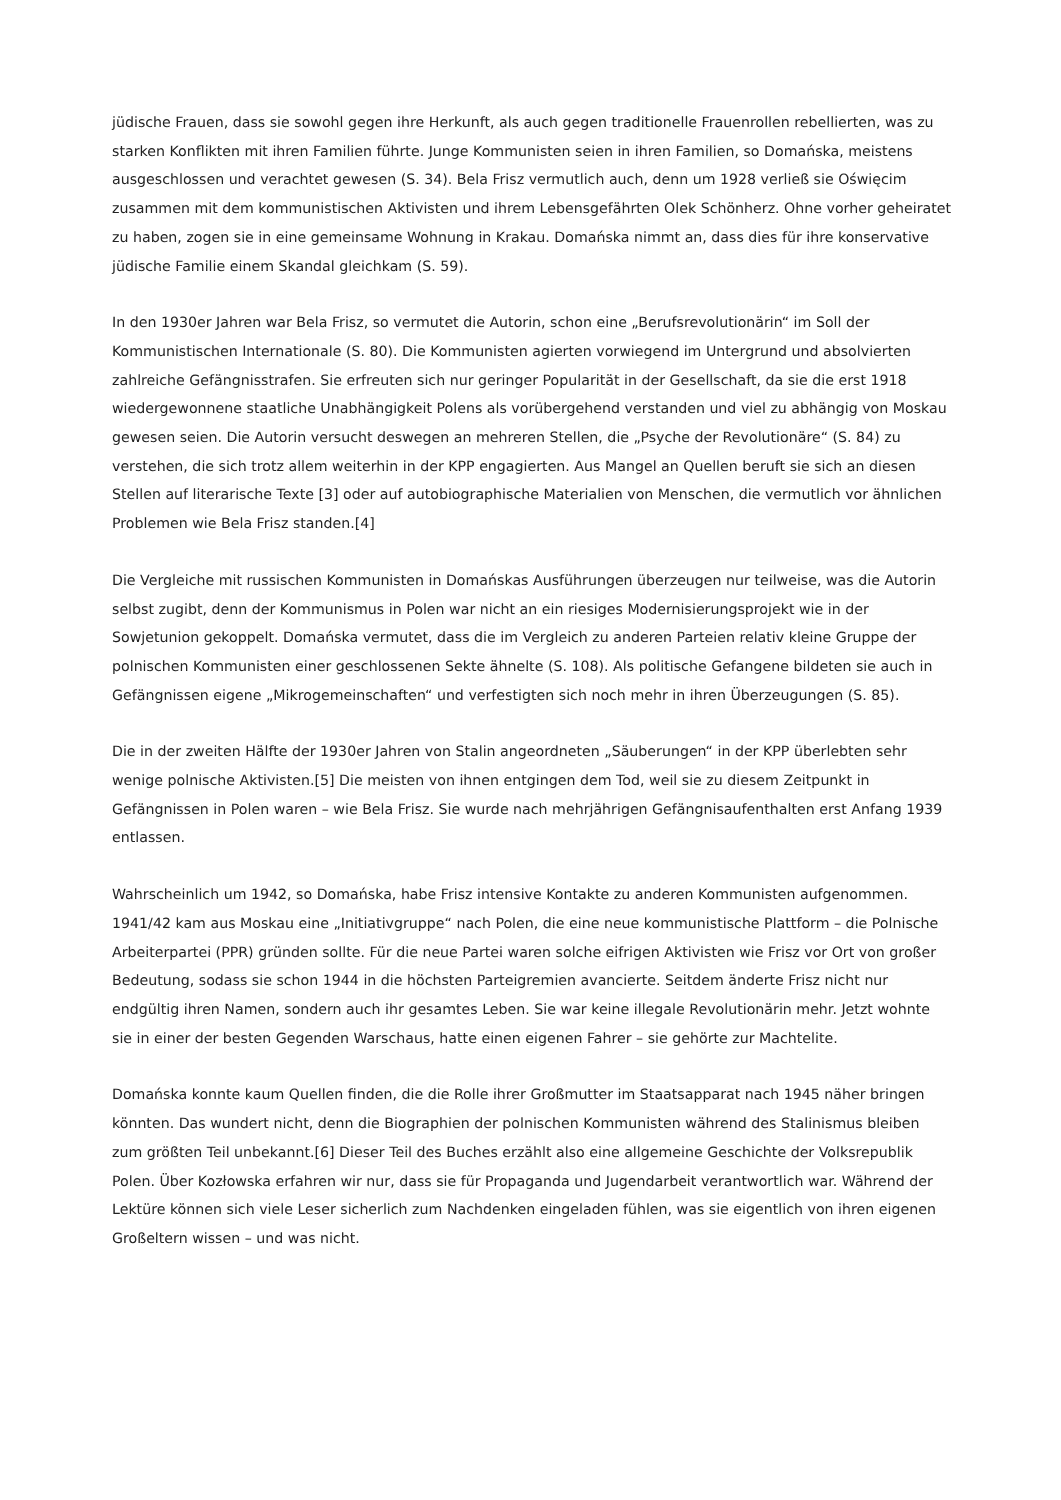jüdische Frauen, dass sie sowohl gegen ihre Herkunft, als auch gegen traditionelle Frauenrollen rebellierten, was zu starken Konflikten mit ihren Familien führte. Junge Kommunisten seien in ihren Familien, so Domańska, meistens ausgeschlossen und verachtet gewesen (S. 34). Bela Frisz vermutlich auch, denn um 1928 verließ sie Oświęcim zusammen mit dem kommunistischen Aktivisten und ihrem Lebensgefährten Olek Schönherz. Ohne vorher geheiratet zu haben, zogen sie in eine gemeinsame Wohnung in Krakau. Domańska nimmt an, dass dies für ihre konservative jüdische Familie einem Skandal gleichkam (S. 59).
In den 1930er Jahren war Bela Frisz, so vermutet die Autorin, schon eine „Berufsrevolutionärin“ im Soll der Kommunistischen Internationale (S. 80). Die Kommunisten agierten vorwiegend im Untergrund und absolvierten zahlreiche Gefängnisstrafen. Sie erfreuten sich nur geringer Popularität in der Gesellschaft, da sie die erst 1918 wiedergewonnene staatliche Unabhängigkeit Polens als vorübergehend verstanden und viel zu abhängig von Moskau gewesen seien. Die Autorin versucht deswegen an mehreren Stellen, die „Psyche der Revolutionäre“ (S. 84) zu verstehen, die sich trotz allem weiterhin in der KPP engagierten. Aus Mangel an Quellen beruft sie sich an diesen Stellen auf literarische Texte [3] oder auf autobiographische Materialien von Menschen, die vermutlich vor ähnlichen Problemen wie Bela Frisz standen.[4]
Die Vergleiche mit russischen Kommunisten in Domańskas Ausführungen überzeugen nur teilweise, was die Autorin selbst zugibt, denn der Kommunismus in Polen war nicht an ein riesiges Modernisierungsprojekt wie in der Sowjetunion gekoppelt. Domańska vermutet, dass die im Vergleich zu anderen Parteien relativ kleine Gruppe der polnischen Kommunisten einer geschlossenen Sekte ähnelte (S. 108). Als politische Gefangene bildeten sie auch in Gefängnissen eigene „Mikrogemeinschaften“ und verfestigten sich noch mehr in ihren Überzeugungen (S. 85).
Die in der zweiten Hälfte der 1930er Jahren von Stalin angeordneten „Säuberungen“ in der KPP überlebten sehr wenige polnische Aktivisten.[5] Die meisten von ihnen entgingen dem Tod, weil sie zu diesem Zeitpunkt in Gefängnissen in Polen waren – wie Bela Frisz. Sie wurde nach mehrjährigen Gefängnisaufenthalten erst Anfang 1939 entlassen.
Wahrscheinlich um 1942, so Domańska, habe Frisz intensive Kontakte zu anderen Kommunisten aufgenommen. 1941/42 kam aus Moskau eine „Initiativgruppe“ nach Polen, die eine neue kommunistische Plattform – die Polnische Arbeiterpartei (PPR) gründen sollte. Für die neue Partei waren solche eifrigen Aktivisten wie Frisz vor Ort von großer Bedeutung, sodass sie schon 1944 in die höchsten Parteigremien avancierte. Seitdem änderte Frisz nicht nur endgültig ihren Namen, sondern auch ihr gesamtes Leben. Sie war keine illegale Revolutionärin mehr. Jetzt wohnte sie in einer der besten Gegenden Warschaus, hatte einen eigenen Fahrer – sie gehörte zur Machtelite.
Domańska konnte kaum Quellen finden, die die Rolle ihrer Großmutter im Staatsapparat nach 1945 näher bringen könnten. Das wundert nicht, denn die Biographien der polnischen Kommunisten während des Stalinismus bleiben zum größten Teil unbekannt.[6] Dieser Teil des Buches erzählt also eine allgemeine Geschichte der Volksrepublik Polen. Über Kozłowska erfahren wir nur, dass sie für Propaganda und Jugendarbeit verantwortlich war. Während der Lektüre können sich viele Leser sicherlich zum Nachdenken eingeladen fühlen, was sie eigentlich von ihren eigenen Großeltern wissen – und was nicht.